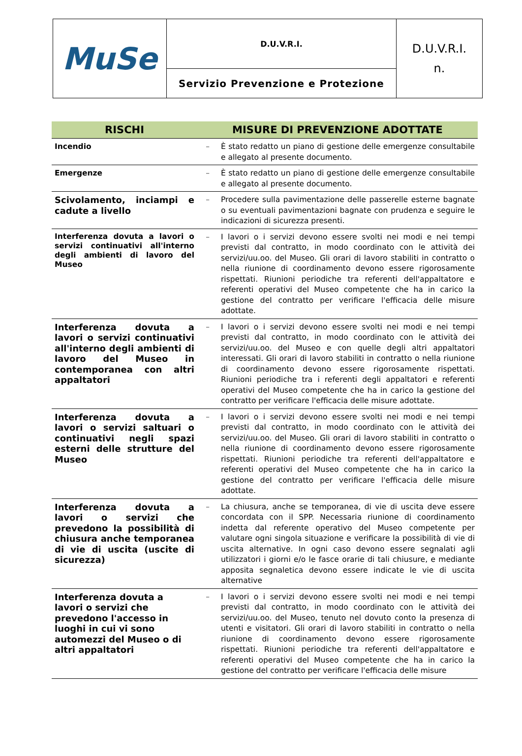| MuSe | D.U.V.R.I. | D.U.V.R.I. n. |
| | Servizio Prevenzione e Protezione | |
| RISCHI | MISURE DI PREVENZIONE ADOTTATE | |
| --- | --- | --- |
| Incendio | – | È stato redatto un piano di gestione delle emergenze consultabile e allegato al presente documento. |
| Emergenze | – | È stato redatto un piano di gestione delle emergenze consultabile e allegato al presente documento. |
| Scivolamento, inciampi e cadute a livello | – | Procedere sulla pavimentazione delle passerelle esterne bagnate o su eventuali pavimentazioni bagnate con prudenza e seguire le indicazioni di sicurezza presenti. |
| Interferenza dovuta a lavori o servizi continuativi all'interno degli ambienti di lavoro del Museo | – | I lavori o i servizi devono essere svolti nei modi e nei tempi previsti dal contratto, in modo coordinato con le attività dei servizi/uu.oo. del Museo. Gli orari di lavoro stabiliti in contratto o nella riunione di coordinamento devono essere rigorosamente rispettati. Riunioni periodiche tra referenti dell'appaltatore e referenti operativi del Museo competente che ha in carico la gestione del contratto per verificare l'efficacia delle misure adottate. |
| Interferenza dovuta a lavori o servizi continuativi all'interno degli ambienti di lavoro del Museo in contemporanea con altri appaltatori | – | I lavori o i servizi devono essere svolti nei modi e nei tempi previsti dal contratto, in modo coordinato con le attività dei servizi/uu.oo. del Museo e con quelle degli altri appaltatori interessati. Gli orari di lavoro stabiliti in contratto o nella riunione di coordinamento devono essere rigorosamente rispettati. Riunioni periodiche tra i referenti degli appaltatori e referenti operativi del Museo competente che ha in carico la gestione del contratto per verificare l'efficacia delle misure adottate. |
| Interferenza dovuta a lavori o servizi saltuari o continuativi negli spazi esterni delle strutture del Museo | – | I lavori o i servizi devono essere svolti nei modi e nei tempi previsti dal contratto, in modo coordinato con le attività dei servizi/uu.oo. del Museo. Gli orari di lavoro stabiliti in contratto o nella riunione di coordinamento devono essere rigorosamente rispettati. Riunioni periodiche tra referenti dell'appaltatore e referenti operativi del Museo competente che ha in carico la gestione del contratto per verificare l'efficacia delle misure adottate. |
| Interferenza dovuta a lavori o servizi che prevedono la possibilità di chiusura anche temporanea di vie di uscita (uscite di sicurezza) | – | La chiusura, anche se temporanea, di vie di uscita deve essere concordata con il SPP. Necessaria riunione di coordinamento indetta dal referente operativo del Museo competente per valutare ogni singola situazione e verificare la possibilità di vie di uscita alternative. In ogni caso devono essere segnalati agli utilizzatori i giorni e/o le fasce orarie di tali chiusure, e mediante apposita segnaletica devono essere indicate le vie di uscita alternative |
| Interferenza dovuta a lavori o servizi che prevedono l'accesso in luoghi in cui vi sono automezzi del Museo o di altri appaltatori | – | I lavori o i servizi devono essere svolti nei modi e nei tempi previsti dal contratto, in modo coordinato con le attività dei servizi/uu.oo. del Museo, tenuto nel dovuto conto la presenza di utenti e visitatori. Gli orari di lavoro stabiliti in contratto o nella riunione di coordinamento devono essere rigorosamente rispettati. Riunioni periodiche tra referenti dell'appaltatore e referenti operativi del Museo competente che ha in carico la gestione del contratto per verificare l'efficacia delle misure |